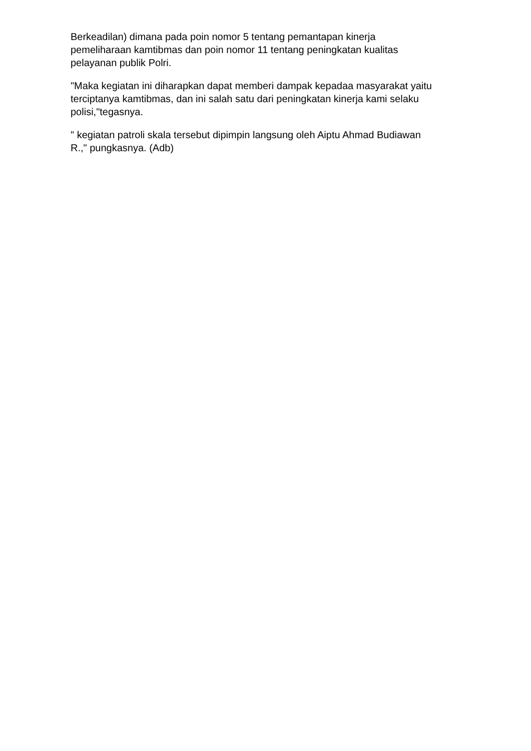Berkeadilan) dimana pada poin nomor 5 tentang pemantapan kinerja
pemeliharaan kamtibmas dan poin nomor 11 tentang peningkatan kualitas
pelayanan publik Polri.
"Maka kegiatan ini diharapkan dapat memberi dampak kepadaa masyarakat yaitu
terciptanya kamtibmas, dan ini salah satu dari peningkatan kinerja kami selaku
polisi,"tegasnya.
" kegiatan patroli skala tersebut dipimpin langsung oleh Aiptu Ahmad Budiawan
R.," pungkasnya. (Adb)